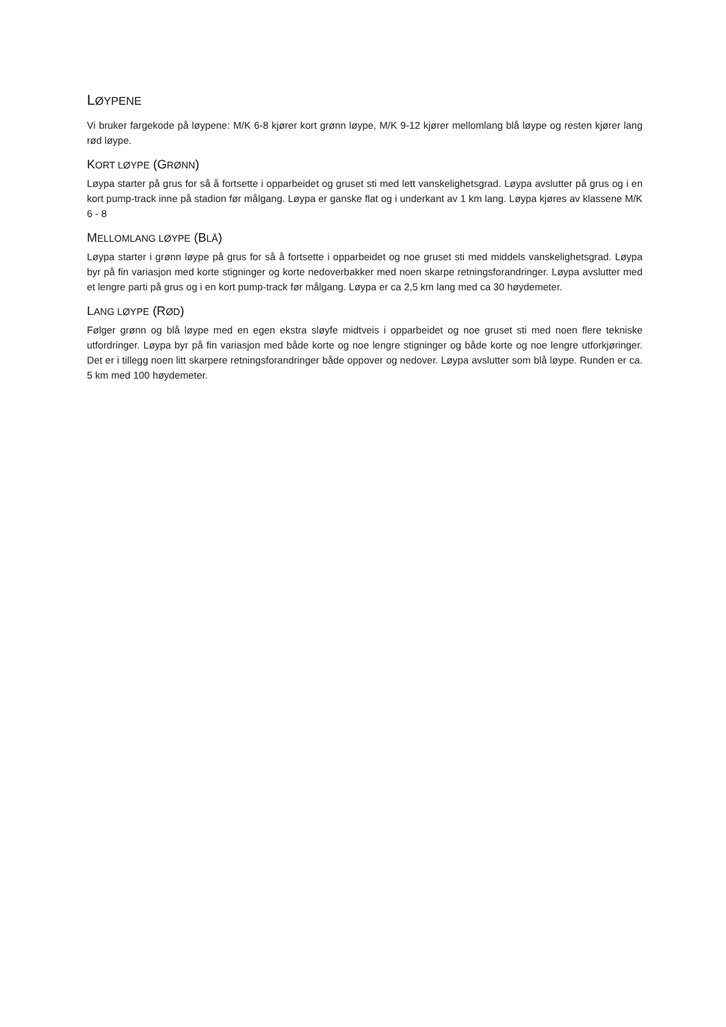LØYPENE
Vi bruker fargekode på løypene: M/K 6-8 kjører kort grønn løype, M/K 9-12 kjører mellomlang blå løype og resten kjører lang rød løype.
KORT LØYPE (GRØNN)
Løypa starter på grus for så å fortsette i opparbeidet og gruset sti med lett vanskelighetsgrad. Løypa avslutter på grus og i en kort pump-track inne på stadion før målgang. Løypa er ganske flat og i underkant av 1 km lang. Løypa kjøres av klassene M/K 6 - 8
MELLOMLANG LØYPE (BLÅ)
Løypa starter i grønn løype på grus for så å fortsette i opparbeidet og noe gruset sti med middels vanskelighetsgrad. Løypa byr på fin variasjon med korte stigninger og korte nedoverbakker med noen skarpe retningsforandringer. Løypa avslutter med et lengre parti på grus og i en kort pump-track før målgang. Løypa er ca 2,5 km lang med ca 30 høydemeter.
LANG LØYPE (RØD)
Følger grønn og blå løype med en egen ekstra sløyfe midtveis i opparbeidet og noe gruset sti med noen flere tekniske utfordringer. Løypa byr på fin variasjon med både korte og noe lengre stigninger og både korte og noe lengre utforkjøringer. Det er i tillegg noen litt skarpere retningsforandringer både oppover og nedover. Løypa avslutter som blå løype. Runden er ca. 5 km med 100 høydemeter.